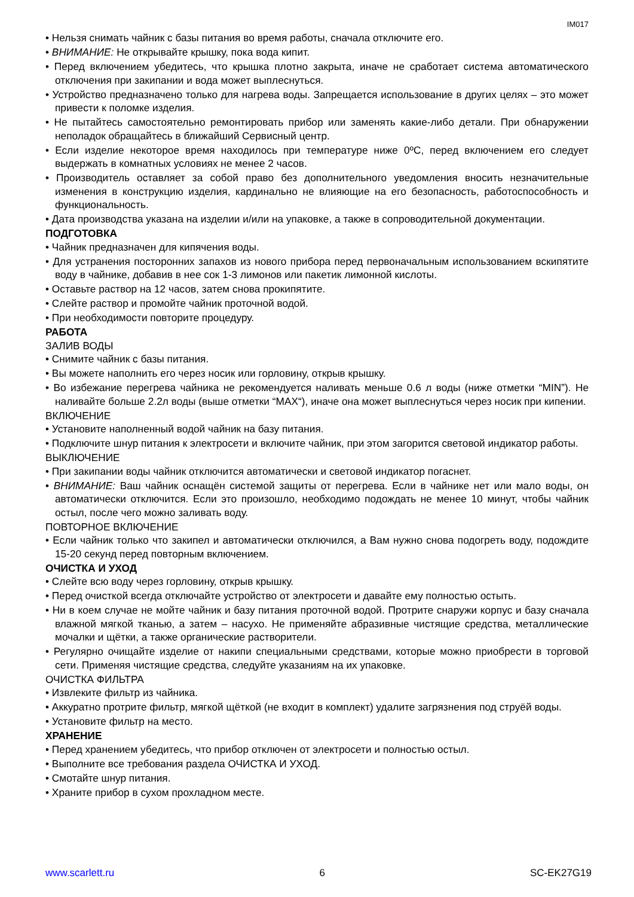IM017
• Нельзя снимать чайник с базы питания во время работы, сначала отключите его.
• ВНИМАНИЕ: Не открывайте крышку, пока вода кипит.
• Перед включением убедитесь, что крышка плотно закрыта, иначе не сработает система автоматического отключения при закипании и вода может выплеснуться.
• Устройство предназначено только для нагрева воды. Запрещается использование в других целях – это может привести к поломке изделия.
• Не пытайтесь самостоятельно ремонтировать прибор или заменять какие-либо детали. При обнаружении неполадок обращайтесь в ближайший Сервисный центр.
• Если изделие некоторое время находилось при температуре ниже 0ºC, перед включением его следует выдержать в комнатных условиях не менее 2 часов.
• Производитель оставляет за собой право без дополнительного уведомления вносить незначительные изменения в конструкцию изделия, кардинально не влияющие на его безопасность, работоспособность и функциональность.
• Дата производства указана на изделии и/или на упаковке, а также в сопроводительной документации.
ПОДГОТОВКА
• Чайник предназначен для кипячения воды.
• Для устранения посторонних запахов из нового прибора перед первоначальным использованием вскипятите воду в чайнике, добавив в нее сок 1-3 лимонов или пакетик лимонной кислоты.
• Оставьте раствор на 12 часов, затем снова прокипятите.
• Слейте раствор и промойте чайник проточной водой.
• При необходимости повторите процедуру.
РАБОТА
ЗАЛИВ ВОДЫ
• Снимите чайник с базы питания.
• Вы можете наполнить его через носик или горловину, открыв крышку.
• Во избежание перегрева чайника не рекомендуется наливать меньше 0.6 л воды (ниже отметки “MIN”). Не наливайте больше 2.2л воды (выше отметки “MAX“), иначе она может выплеснуться через носик при кипении.
ВКЛЮЧЕНИЕ
• Установите наполненный водой чайник на базу питания.
• Подключите шнур питания к электросети и включите чайник, при этом загорится световой индикатор работы.
ВЫКЛЮЧЕНИЕ
• При закипании воды чайник отключится автоматически и световой индикатор погаснет.
• ВНИМАНИЕ: Ваш чайник оснащён системой защиты от перегрева. Если в чайнике нет или мало воды, он автоматически отключится. Если это произошло, необходимо подождать не менее 10 минут, чтобы чайник остыл, после чего можно заливать воду.
ПОВТОРНОЕ ВКЛЮЧЕНИЕ
• Если чайник только что закипел и автоматически отключился, а Вам нужно снова подогреть воду, подождите 15-20 секунд перед повторным включением.
ОЧИСТКА И УХОД
• Слейте всю воду через горловину, открыв крышку.
• Перед очисткой всегда отключайте устройство от электросети и давайте ему полностью остыть.
• Ни в коем случае не мойте чайник и базу питания проточной водой. Протрите снаружи корпус и базу сначала влажной мягкой тканью, а затем – насухо. Не применяйте абразивные чистящие средства, металлические мочалки и щётки, а также органические растворители.
• Регулярно очищайте изделие от накипи специальными средствами, которые можно приобрести в торговой сети. Применяя чистящие средства, следуйте указаниям на их упаковке.
ОЧИСТКА ФИЛЬТРА
• Извлеките фильтр из чайника.
• Аккуратно протрите фильтр, мягкой щёткой (не входит в комплект) удалите загрязнения под струёй воды.
• Установите фильтр на место.
ХРАНЕНИЕ
• Перед хранением убедитесь, что прибор отключен от электросети и полностью остыл.
• Выполните все требования раздела ОЧИСТКА И УХОД.
• Смотайте шнур питания.
• Храните прибор в сухом прохладном месте.
www.scarlett.ru 6 SC-EK27G19